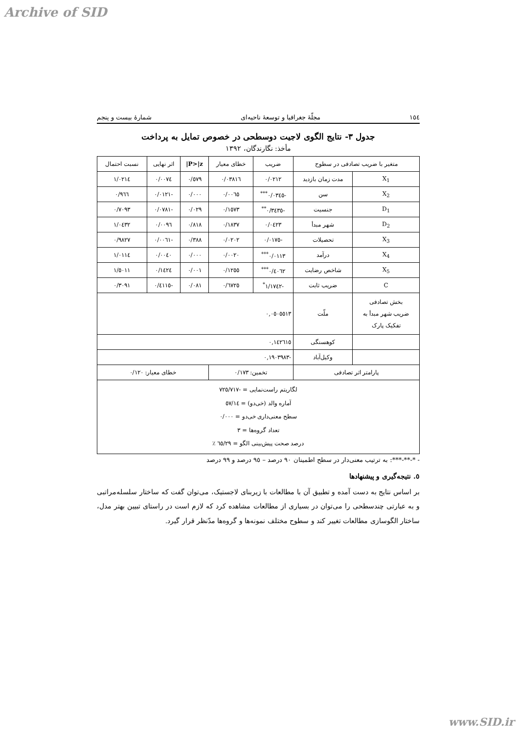Archive of SID
١٥٤ مجلّهٔ جغرافیا و توسعهٔ ناحیه‌ای شمارهٔ بیست و پنجم
جدول ٣- نتایج الگوی لاجیت دوسطحی در خصوص تمایل به پرداخت
مأخذ: نگارندگان، ١٣٩٢
| متغیر با ضریب تصادفی در سطوح | | ضریب | خطای معیار | P>/z/ | اثر نهایی | نسبت احتمال |
| --- | --- | --- | --- | --- | --- | --- |
| X<sub>1</sub> | مدت زمان بازدید | ٠/٠٢١٢ | ٠/٠٣٨١٦ | ٠/٥٧٩ | ٠/٠٠٧٤ | ١/٠٢١٤ |
| X<sub>2</sub> | سن | -٠/٠٣٤٥<sup>***</sup> | ٠/٠٠٦٥ | ٠/٠٠٠ | -٠/٠١٢١ | ٠/٩٦٦ |
| D<sub>1</sub> | جنسیت | -٠/٣٤٣٥<sup>**</sup> | ٠/١٥٧٣ | ٠/٠٢٩ | -٠/٠٧٨١ | ٠/٧٠٩٣ |
| D<sub>2</sub> | شهر مبدأ | ٠/٠٤٢٣ | ٠/١٨٣٧ | ٠/٨١٨ | ٠/٠٠٩٦ | ١/٠٤٣٢ |
| X<sub>3</sub> | تحصیلات | -٠/٠١٧٥ | ٠/٠٢٠٢ | ٠/٣٨٨ | -٠/٠٠٦١ | ٠/٩٨٢٧ |
| X<sub>4</sub> | درآمد | ٠/٠١١٣<sup>***</sup> | ٠/٠٠٢٠ | ٠/٠٠٠ | ٠/٠٠٤٠ | ١/٠١١٤ |
| X<sub>5</sub> | شاخص رضایت | ٠/٤٠٦٢<sup>***</sup> | ٠/١٢٥٥ | ٠/٠٠١ | ٠/١٤٢٤ | ١/٥٠١١ |
| C | ضریب ثابت | -١/١٧٤٢<sup>*</sup> | ٠/٦٧٢٥ | ٠/٠٨١ | -٠/٤١١٥ | ٠/٣٠٩١ |
| بخش تصادفی ضریب شهر مبدأ به تفکیک پارک | ملّت | ٠,٠٥٠٥٥١٣ | | | | |
| | کوهسنگی | ٠,١٤٢٦١٥ | | | | |
| | وکیل‌آباد | -٠,١٩٠٣٩٨٣ | | | | |
| پارامتر اثر تصادفی | | تخمین: ٠/١٧٣ | | خطای معیار: ٠/١٢٠ | | |
| لگاریتم راست‌نمایی = -٧٢٥/٧١٧ آماره والد (خی‌دو) = ٥٧/١٤ سطح معنی‌داری خی‌دو = ٠/٠٠٠ تعداد گروه‌ها = ٣ درصد صحت پیش‌بینی الگو = ٦٥/٢٩ ٪ | | | | | | |
- *-**-***: به ترتیب معنی‌دار در سطح اطمینان ٩٠ درصد – ٩٥ درصد و ٩٩ درصد
٥. نتیجه‌گیری و پیشنهادها
بر اساس نتایج به دست آمده و تطبیق آن با مطالعات با زیربنای لاجستیک، می‌توان گفت که ساختار سلسله‌مراتبی و به عبارتی چندسطحی را می‌توان در بسیاری از مطالعات مشاهده کرد که لازم است در راستای تبیین بهتر مدل، ساختار الگوسازی مطالعات تغییر کند و سطوح مختلف نمونه‌ها و گروه‌ها مدّنظر قرار گیرد.
www.SID.ir